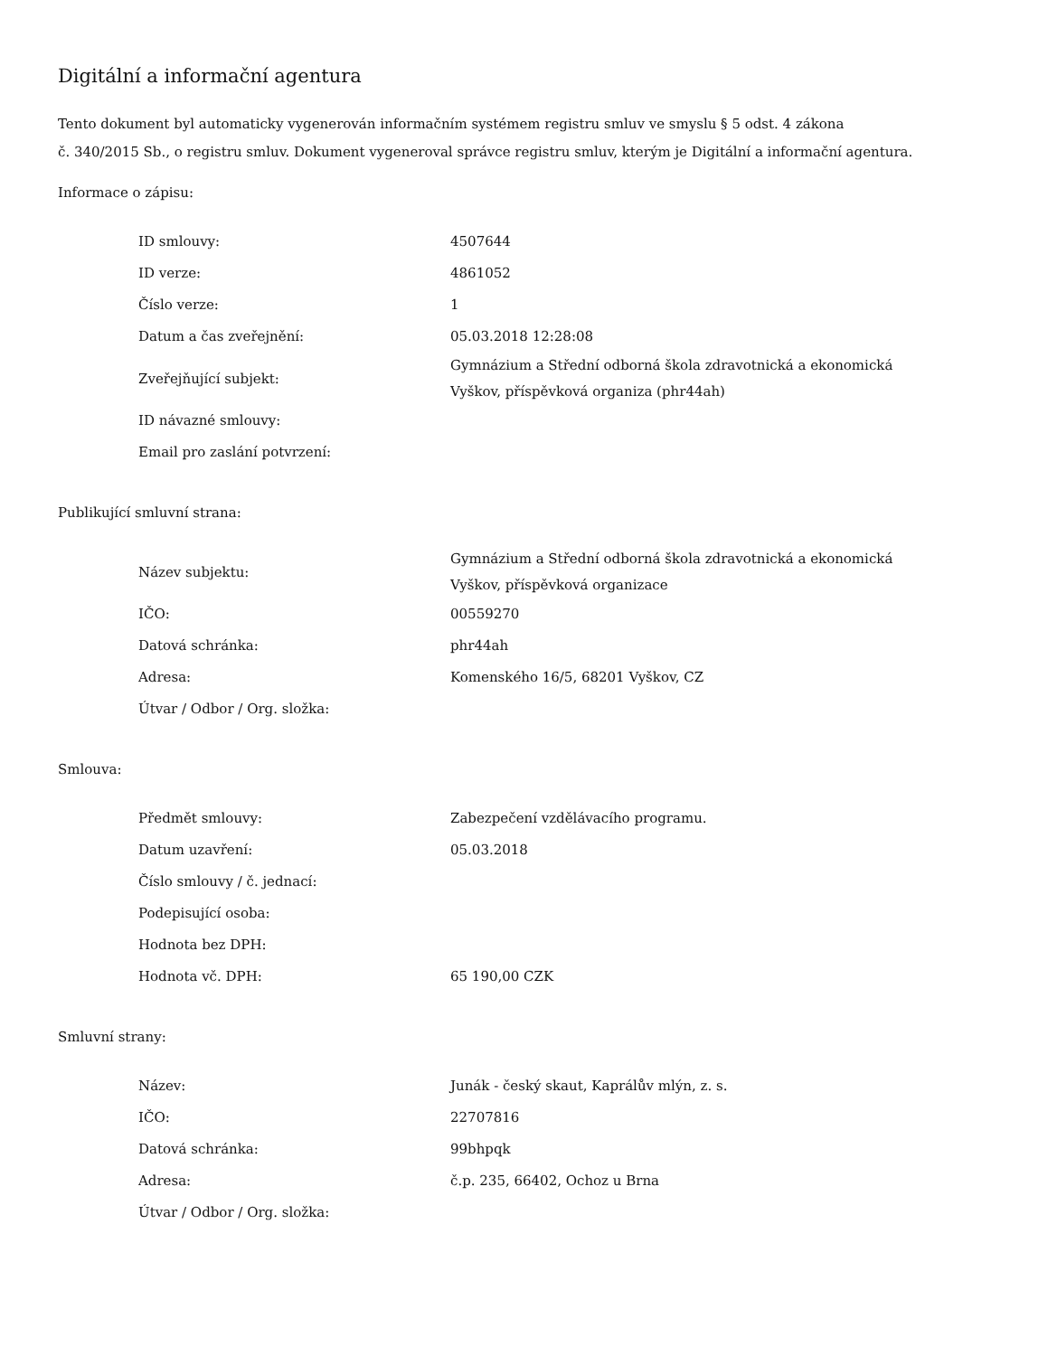Digitální a informační agentura
Tento dokument byl automaticky vygenerován informačním systémem registru smluv ve smyslu § 5 odst. 4 zákona
č. 340/2015 Sb., o registru smluv. Dokument vygeneroval správce registru smluv, kterým je Digitální a informační agentura.
Informace o zápisu:
| ID smlouvy: | 4507644 |
| ID verze: | 4861052 |
| Číslo verze: | 1 |
| Datum a čas zveřejnění: | 05.03.2018 12:28:08 |
| Zveřejňující subjekt: | Gymnázium a Střední odborná škola zdravotnická a ekonomická Vyškov, příspěvková organiza (phr44ah) |
| ID návazné smlouvy: | |
| Email pro zaslání potvrzení: | |
Publikující smluvní strana:
| Název subjektu: | Gymnázium a Střední odborná škola zdravotnická a ekonomická Vyškov, příspěvková organizace |
| IČO: | 00559270 |
| Datová schránka: | phr44ah |
| Adresa: | Komenského 16/5, 68201 Vyškov, CZ |
| Útvar / Odbor / Org. složka: | |
Smlouva:
| Předmět smlouvy: | Zabezpečení vzdělávacího programu. |
| Datum uzavření: | 05.03.2018 |
| Číslo smlouvy / č. jednací: | |
| Podepisující osoba: | |
| Hodnota bez DPH: | |
| Hodnota vč. DPH: | 65 190,00 CZK |
Smluvní strany:
| Název: | Junák - český skaut, Kaprálův mlýn, z. s. |
| IČO: | 22707816 |
| Datová schránka: | 99bhpqk |
| Adresa: | č.p. 235, 66402, Ochoz u Brna |
| Útvar / Odbor / Org. složka: | |